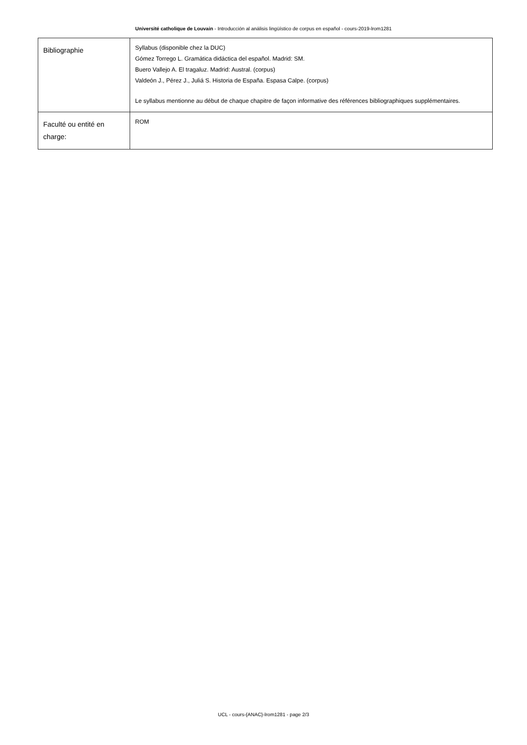Université catholique de Louvain - Introducción al análisis lingüístico de corpus en español - cours-2019-lrom1281
| Bibliographie | Syllabus (disponible chez la DUC) Gómez Torrego L. Gramática didáctica del español. Madrid: SM. Buero Vallejo A. El tragaluz. Madrid: Austral. (corpus) Valdeón J., Pérez J., Juliá S. Historia de España. Espasa Calpe. (corpus) Le syllabus mentionne au début de chaque chapitre de façon informative des références bibliographiques supplémentaires. |
| Faculté ou entité en charge: | ROM |
UCL - cours-{ANAC}-lrom1281 - page 2/3